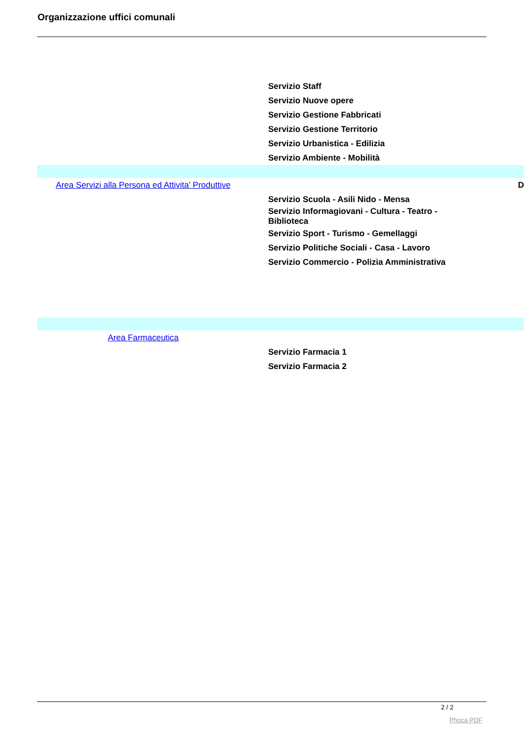Organizzazione uffici comunali
| | Servizio Staff | |
| | Servizio Nuove opere | |
| | Servizio Gestione Fabbricati | |
| | Servizio Gestione Territorio | |
| | Servizio Urbanistica - Edilizia | |
| | Servizio Ambiente - Mobilità | |
| Area Servizi alla Persona ed Attivita' Produttive | | D |
| | Servizio Scuola - Asili Nido - Mensa | |
| | Servizio Informagiovani - Cultura - Teatro - Biblioteca | |
| | Servizio Sport - Turismo - Gemellaggi | |
| | Servizio Politiche Sociali - Casa - Lavoro | |
| | Servizio Commercio - Polizia Amministrativa | |
| Area Farmaceutica | | |
| | Servizio Farmacia 1 | |
| | Servizio Farmacia 2 | |
2 / 2
Phoca PDF